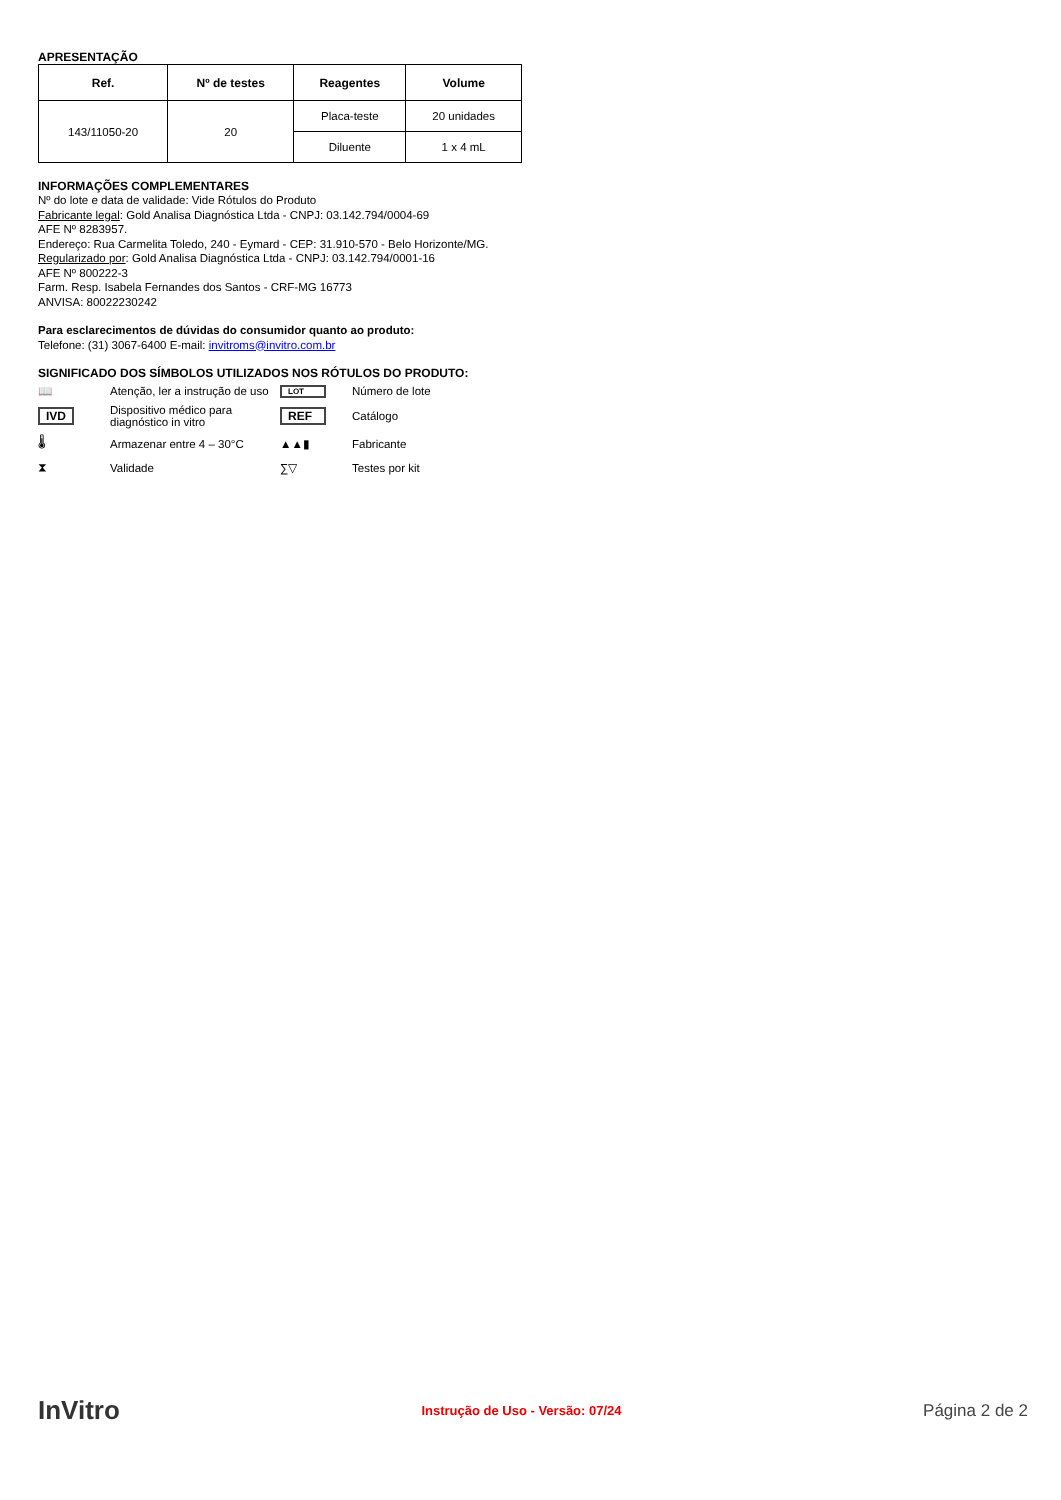APRESENTAÇÃO
| Ref. | Nº de testes | Reagentes | Volume |
| --- | --- | --- | --- |
| 143/11050-20 | 20 | Placa-teste | 20 unidades |
| | | Diluente | 1 x 4 mL |
INFORMAÇÕES COMPLEMENTARES
Nº do lote e data de validade: Vide Rótulos do Produto
Fabricante legal: Gold Analisa Diagnóstica Ltda - CNPJ: 03.142.794/0004-69
AFE Nº 8283957.
Endereço: Rua Carmelita Toledo, 240 - Eymard - CEP: 31.910-570 - Belo Horizonte/MG.
Regularizado por: Gold Analisa Diagnóstica Ltda - CNPJ: 03.142.794/0001-16
AFE Nº 800222-3
Farm. Resp. Isabela Fernandes dos Santos - CRF-MG 16773
ANVISA: 80022230242
Para esclarecimentos de dúvidas do consumidor quanto ao produto:
Telefone: (31) 3067-6400 E-mail: invitroms@invitro.com.br
SIGNIFICADO DOS SÍMBOLOS UTILIZADOS NOS RÓTULOS DO PRODUTO:
📖 Atenção, ler a instrução de uso LOT Número de lote IVD Dispositivo médico para diagnóstico in vitro REF Catálogo 🌡 Armazenar entre 4 – 30°C ▲▲▮ Fabricante ⧗ Validade ∑▽ Testes por kit
InVitro Instrução de Uso - Versão: 07/24 Página 2 de 2